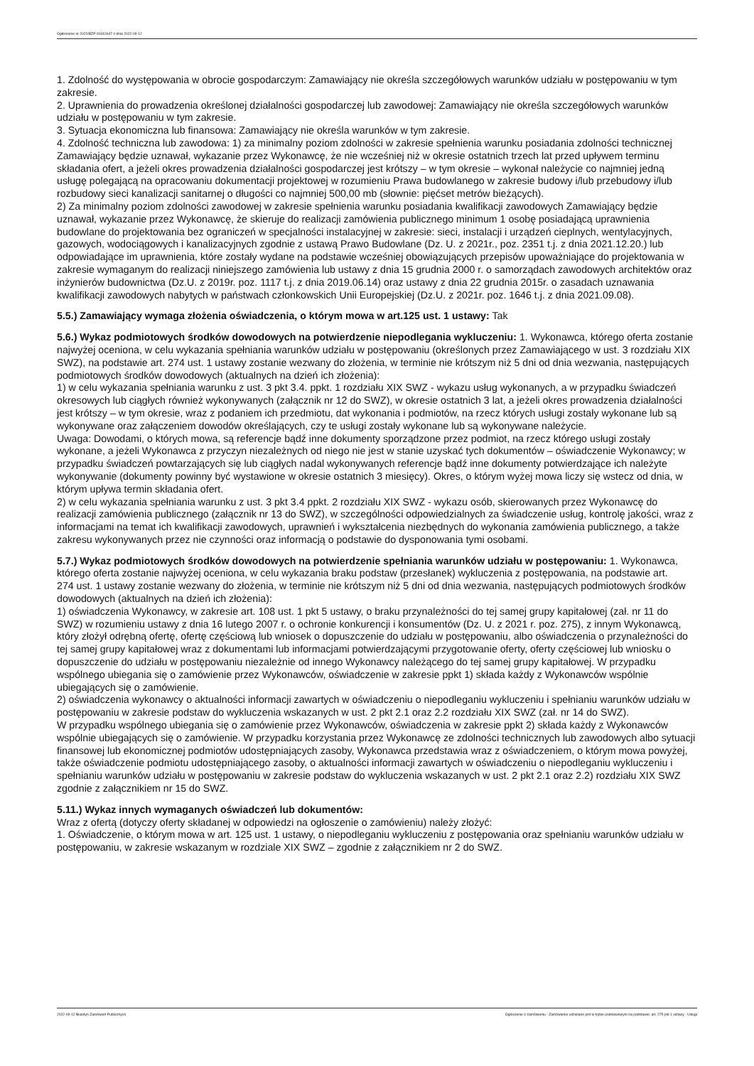Ogłoszenie nr 2022/BZP 00342647 z dnia 2022-09-12
1. Zdolność do występowania w obrocie gospodarczym: Zamawiający nie określa szczegółowych warunków udziału w postępowaniu w tym zakresie.
2. Uprawnienia do prowadzenia określonej działalności gospodarczej lub zawodowej: Zamawiający nie określa szczegółowych warunków udziału w postępowaniu w tym zakresie.
3. Sytuacja ekonomiczna lub finansowa: Zamawiający nie określa warunków w tym zakresie.
4. Zdolność techniczna lub zawodowa: 1) za minimalny poziom zdolności w zakresie spełnienia warunku posiadania zdolności technicznej Zamawiający będzie uznawał, wykazanie przez Wykonawcę, że nie wcześniej niż w okresie ostatnich trzech lat przed upływem terminu składania ofert, a jeżeli okres prowadzenia działalności gospodarczej jest krótszy – w tym okresie – wykonał należycie co najmniej jedną usługę polegającą na opracowaniu dokumentacji projektowej w rozumieniu Prawa budowlanego w zakresie budowy i/lub przebudowy i/lub rozbudowy sieci kanalizacji sanitarnej o długości co najmniej 500,00 mb (słownie: pięćset metrów bieżących).
2) Za minimalny poziom zdolności zawodowej w zakresie spełnienia warunku posiadania kwalifikacji zawodowych Zamawiający będzie uznawał, wykazanie przez Wykonawcę, że skieruje do realizacji zamówienia publicznego minimum 1 osobę posiadającą uprawnienia budowlane do projektowania bez ograniczeń w specjalności instalacyjnej w zakresie: sieci, instalacji i urządzeń cieplnych, wentylacyjnych, gazowych, wodociągowych i kanalizacyjnych zgodnie z ustawą Prawo Budowlane (Dz. U. z 2021r., poz. 2351 t.j. z dnia 2021.12.20.) lub odpowiadające im uprawnienia, które zostały wydane na podstawie wcześniej obowiązujących przepisów upoważniające do projektowania w zakresie wymaganym do realizacji niniejszego zamówienia lub ustawy z dnia 15 grudnia 2000 r. o samorządach zawodowych architektów oraz inżynierów budownictwa (Dz.U. z 2019r. poz. 1117 t.j. z dnia 2019.06.14) oraz ustawy z dnia 22 grudnia 2015r. o zasadach uznawania kwalifikacji zawodowych nabytych w państwach członkowskich Unii Europejskiej (Dz.U. z 2021r. poz. 1646 t.j. z dnia 2021.09.08).
5.5.) Zamawiający wymaga złożenia oświadczenia, o którym mowa w art.125 ust. 1 ustawy: Tak
5.6.) Wykaz podmiotowych środków dowodowych na potwierdzenie niepodlegania wykluczeniu: 1. Wykonawca, którego oferta zostanie najwyżej oceniona, w celu wykazania spełniania warunków udziału w postępowaniu (określonych przez Zamawiającego w ust. 3 rozdziału XIX SWZ), na podstawie art. 274 ust. 1 ustawy zostanie wezwany do złożenia, w terminie nie krótszym niż 5 dni od dnia wezwania, następujących podmiotowych środków dowodowych (aktualnych na dzień ich złożenia):
1) w celu wykazania spełniania warunku z ust. 3 pkt 3.4. ppkt. 1 rozdziału XIX SWZ - wykazu usług wykonanych, a w przypadku świadczeń okresowych lub ciągłych również wykonywanych (załącznik nr 12 do SWZ), w okresie ostatnich 3 lat, a jeżeli okres prowadzenia działalności jest krótszy – w tym okresie, wraz z podaniem ich przedmiotu, dat wykonania i podmiotów, na rzecz których usługi zostały wykonane lub są wykonywane oraz załączeniem dowodów określających, czy te usługi zostały wykonane lub są wykonywane należycie.
Uwaga: Dowodami, o których mowa, są referencje bądź inne dokumenty sporządzone przez podmiot, na rzecz którego usługi zostały wykonane, a jeżeli Wykonawca z przyczyn niezależnych od niego nie jest w stanie uzyskać tych dokumentów – oświadczenie Wykonawcy; w przypadku świadczeń powtarzających się lub ciągłych nadal wykonywanych referencje bądź inne dokumenty potwierdzające ich należyte wykonywanie (dokumenty powinny być wystawione w okresie ostatnich 3 miesięcy). Okres, o którym wyżej mowa liczy się wstecz od dnia, w którym upływa termin składania ofert.
2) w celu wykazania spełniania warunku z ust. 3 pkt 3.4 ppkt. 2 rozdziału XIX SWZ - wykazu osób, skierowanych przez Wykonawcę do realizacji zamówienia publicznego (załącznik nr 13 do SWZ), w szczególności odpowiedzialnych za świadczenie usług, kontrolę jakości, wraz z informacjami na temat ich kwalifikacji zawodowych, uprawnień i wykształcenia niezbędnych do wykonania zamówienia publicznego, a także zakresu wykonywanych przez nie czynności oraz informacją o podstawie do dysponowania tymi osobami.
5.7.) Wykaz podmiotowych środków dowodowych na potwierdzenie spełniania warunków udziału w postępowaniu: 1. Wykonawca, którego oferta zostanie najwyżej oceniona, w celu wykazania braku podstaw (przesłanek) wykluczenia z postępowania, na podstawie art.
274 ust. 1 ustawy zostanie wezwany do złożenia, w terminie nie krótszym niż 5 dni od dnia wezwania, następujących podmiotowych środków dowodowych (aktualnych na dzień ich złożenia):
1) oświadczenia Wykonawcy, w zakresie art. 108 ust. 1 pkt 5 ustawy, o braku przynależności do tej samej grupy kapitałowej (zał. nr 11 do SWZ) w rozumieniu ustawy z dnia 16 lutego 2007 r. o ochronie konkurencji i konsumentów (Dz. U. z 2021 r. poz. 275), z innym Wykonawcą, który złożył odrębną ofertę, ofertę częściową lub wniosek o dopuszczenie do udziału w postępowaniu, albo oświadczenia o przynależności do tej samej grupy kapitałowej wraz z dokumentami lub informacjami potwierdzającymi przygotowanie oferty, oferty częściowej lub wniosku o dopuszczenie do udziału w postępowaniu niezależnie od innego Wykonawcy należącego do tej samej grupy kapitałowej. W przypadku wspólnego ubiegania się o zamówienie przez Wykonawców, oświadczenie w zakresie ppkt 1) składa każdy z Wykonawców wspólnie ubiegających się o zamówienie.
2) oświadczenia wykonawcy o aktualności informacji zawartych w oświadczeniu o niepodleganiu wykluczeniu i spełnianiu warunków udziału w postępowaniu w zakresie podstaw do wykluczenia wskazanych w ust. 2 pkt 2.1 oraz 2.2 rozdziału XIX SWZ (zał. nr 14 do SWZ).
W przypadku wspólnego ubiegania się o zamówienie przez Wykonawców, oświadczenia w zakresie ppkt 2) składa każdy z Wykonawców wspólnie ubiegających się o zamówienie. W przypadku korzystania przez Wykonawcę ze zdolności technicznych lub zawodowych albo sytuacji finansowej lub ekonomicznej podmiotów udostępniających zasoby, Wykonawca przedstawia wraz z oświadczeniem, o którym mowa powyżej, także oświadczenie podmiotu udostępniającego zasoby, o aktualności informacji zawartych w oświadczeniu o niepodleganiu wykluczeniu i spełnianiu warunków udziału w postępowaniu w zakresie podstaw do wykluczenia wskazanych w ust. 2 pkt 2.1 oraz 2.2) rozdziału XIX SWZ zgodnie z załącznikiem nr 15 do SWZ.
5.11.) Wykaz innych wymaganych oświadczeń lub dokumentów:
Wraz z ofertą (dotyczy oferty składanej w odpowiedzi na ogłoszenie o zamówieniu) należy złożyć:
1. Oświadczenie, o którym mowa w art. 125 ust. 1 ustawy, o niepodleganiu wykluczeniu z postępowania oraz spełnianiu warunków udziału w postępowaniu, w zakresie wskazanym w rozdziale XIX SWZ – zgodnie z załącznikiem nr 2 do SWZ.
2022-09-12 Biuletyn Zamówień Publicznych Ogłoszenie o zamówieniu - Zamówienie udzielane jest w trybie podstawowym na podstawie: art. 275 pkt 1 ustawy - Usługi